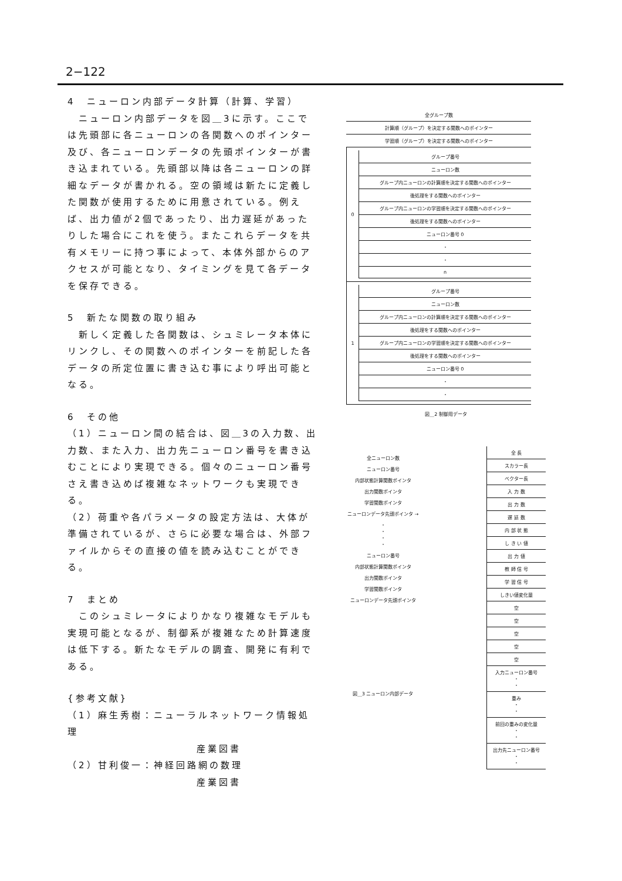2−122
4　ニューロン内部データ計算（計算、学習）
　ニューロン内部データを図＿3に示す。ここでは先頭部に各ニューロンの各関数へのポインター及び、各ニューロンデータの先頭ポインターが書き込まれている。先頭部以降は各ニューロンの詳細なデータが書かれる。空の領域は新たに定義した関数が使用するために用意されている。例えば、出力値が2個であったり、出力遅延があったりした場合にこれを使う。またこれらデータを共有メモリーに持つ事によって、本体外部からのアクセスが可能となり、タイミングを見て各データを保存できる。
5　新たな関数の取り組み
　新しく定義した各関数は、シュミレータ本体にリンクし、その関数へのポインターを前記した各データの所定位置に書き込む事により呼出可能となる。
6　その他
（1）ニューロン間の結合は、図＿3の入力数、出力数、また入力、出力先ニューロン番号を書き込むことにより実現できる。個々のニューロン番号さえ書き込めば複雑なネットワークも実現できる。
（2）荷重や各パラメータの設定方法は、大体が準備されているが、さらに必要な場合は、外部ファイルからその直接の値を読み込むことができる。
7　まとめ
　このシュミレータによりかなり複雑なモデルも実現可能となるが、制御系が複雑なため計算速度は低下する。新たなモデルの調査、開発に有利である。
{参考文献}
（1）麻生秀樹：ニューラルネットワーク情報処理
産業図書
（2）甘利俊一：神経回路網の数理
産業図書
全グループ数
計算順（グループ）を決定する関数へのポインター
学習順（グループ）を決定する関数へのポインター
0
グループ番号
ニューロン数
グループ内ニューロンの計算順を決定する関数へのポインター
後処理をする関数へのポインター
グループ内ニューロンの学習順を決定する関数へのポインター
後処理をする関数へのポインター
ニューロン番号 0
・
・
n
1
グループ番号
ニューロン数
グループ内ニューロンの計算順を決定する関数へのポインター
後処理をする関数へのポインター
グループ内ニューロンの学習順を決定する関数へのポインター
後処理をする関数へのポインター
ニューロン番号 0
・
・
図＿2 制御用データ
全ニューロン数
ニューロン番号
内部状態計算関数ポインタ
出力関数ポインタ
学習関数ポインタ
ニューロンデータ先頭ポインタ →
・
・
・
・
ニューロン番号
内部状態計算関数ポインタ
出力関数ポインタ
学習関数ポインタ
ニューロンデータ先頭ポインタ
図＿3 ニューロン内部データ
全 長
スカラー長
ベクター長
入 力 数
出 力 数
遅 延 数
内 部 状 態
し き い 値
出 力 値
教 師 信 号
学 習 信 号
しきい値変化量
空
空
空
空
空
入力ニューロン番号
・
・
重み
・
・
前回の重みの変化量
・
・
出力先ニューロン番号
・
・